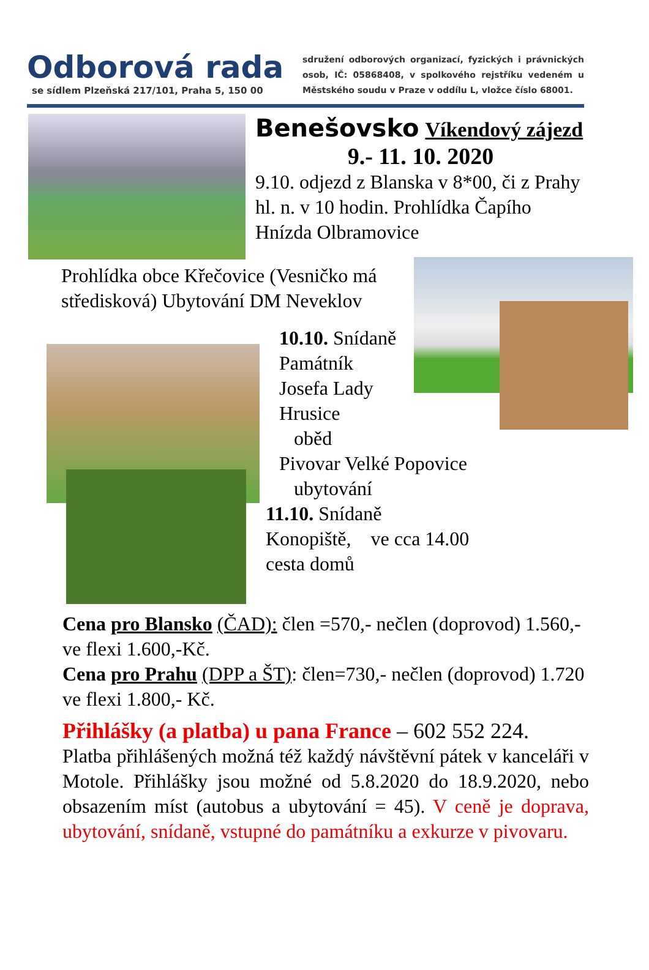Odborová rada
se sídlem Plzeňská 217/101, Praha 5, 150 00
sdružení odborových organizací, fyzických i právnických osob, IČ: 05868408, v spolkového rejstříku vedeném u Městského soudu v Praze v oddílu L, vložce číslo 68001.
Benešovsko Víkendový zájezd
9.- 11. 10. 2020
9.10. odjezd z Blanska v 8*00, či z Prahy hl. n. v 10 hodin. Prohlídka Čapího Hnízda Olbramovice
Prohlídka obce Křečovice (Vesničko má středisková) Ubytování DM Neveklov
10.10. Snídaně
Památník
Josefa Lady
Hrusice
oběd
Pivovar Velké Popovice
ubytování
11.10. Snídaně
Konopiště, ve cca 14.00
cesta domů
Cena pro Blansko (ČAD): člen =570,- nečlen (doprovod) 1.560,- ve flexi 1.600,-Kč.
Cena pro Prahu (DPP a ŠT): člen=730,- nečlen (doprovod) 1.720 ve flexi 1.800,- Kč.
Přihlášky (a platba) u pana France – 602 552 224.
Platba přihlášených možná též každý návštěvní pátek v kanceláři v Motole. Přihlášky jsou možné od 5.8.2020 do 18.9.2020, nebo obsazením míst (autobus a ubytování = 45). V ceně je doprava, ubytování, snídaně, vstupné do památníku a exkurze v pivovaru.